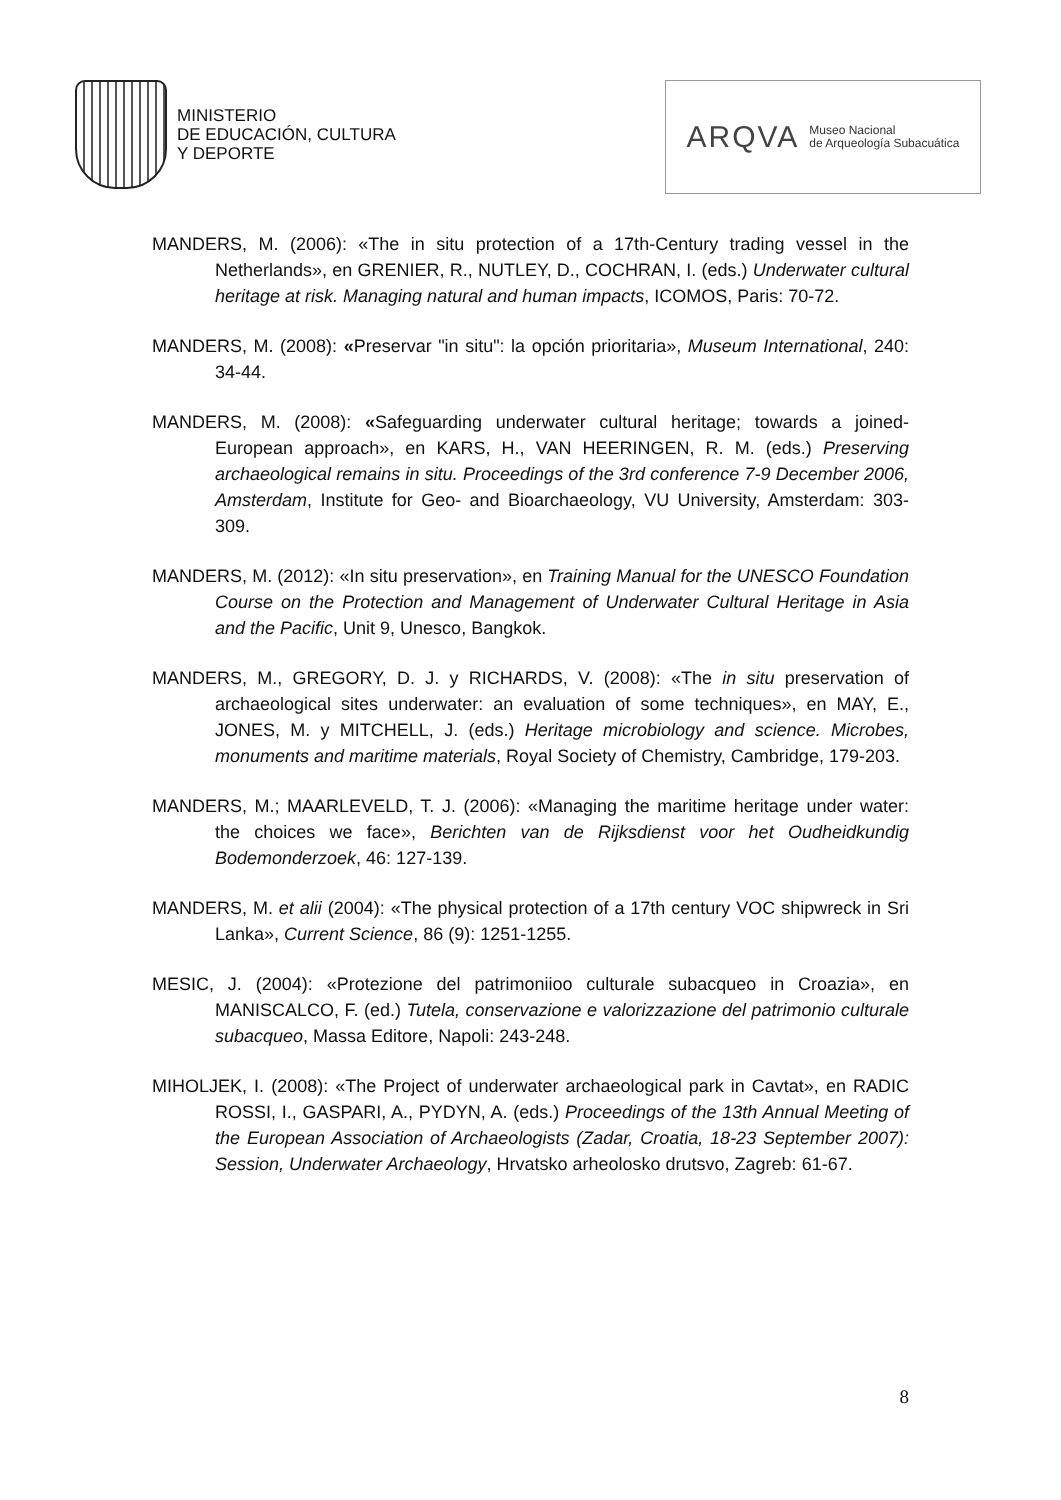MINISTERIO
DE EDUCACIÓN, CULTURA
Y DEPORTE
ARQVA Museo Nacional
de Arqueología Subacuática
MANDERS, M. (2006): «The in situ protection of a 17th-Century trading vessel in the Netherlands», en GRENIER, R., NUTLEY, D., COCHRAN, I. (eds.) Underwater cultural heritage at risk. Managing natural and human impacts, ICOMOS, Paris: 70-72.
MANDERS, M. (2008): «Preservar "in situ": la opción prioritaria», Museum International, 240: 34-44.
MANDERS, M. (2008): «Safeguarding underwater cultural heritage; towards a joined-European approach», en KARS, H., VAN HEERINGEN, R. M. (eds.) Preserving archaeological remains in situ. Proceedings of the 3rd conference 7-9 December 2006, Amsterdam, Institute for Geo- and Bioarchaeology, VU University, Amsterdam: 303-309.
MANDERS, M. (2012): «In situ preservation», en Training Manual for the UNESCO Foundation Course on the Protection and Management of Underwater Cultural Heritage in Asia and the Pacific, Unit 9, Unesco, Bangkok.
MANDERS, M., GREGORY, D. J. y RICHARDS, V. (2008): «The in situ preservation of archaeological sites underwater: an evaluation of some techniques», en MAY, E., JONES, M. y MITCHELL, J. (eds.) Heritage microbiology and science. Microbes, monuments and maritime materials, Royal Society of Chemistry, Cambridge, 179-203.
MANDERS, M.; MAARLEVELD, T. J. (2006): «Managing the maritime heritage under water: the choices we face», Berichten van de Rijksdienst voor het Oudheidkundig Bodemonderzoek, 46: 127-139.
MANDERS, M. et alii (2004): «The physical protection of a 17th century VOC shipwreck in Sri Lanka», Current Science, 86 (9): 1251-1255.
MESIC, J. (2004): «Protezione del patrimoniioo culturale subacqueo in Croazia», en MANISCALCO, F. (ed.) Tutela, conservazione e valorizzazione del patrimonio culturale subacqueo, Massa Editore, Napoli: 243-248.
MIHOLJEK, I. (2008): «The Project of underwater archaeological park in Cavtat», en RADIC ROSSI, I., GASPARI, A., PYDYN, A. (eds.) Proceedings of the 13th Annual Meeting of the European Association of Archaeologists (Zadar, Croatia, 18-23 September 2007): Session, Underwater Archaeology, Hrvatsko arheolosko drutsvo, Zagreb: 61-67.
8